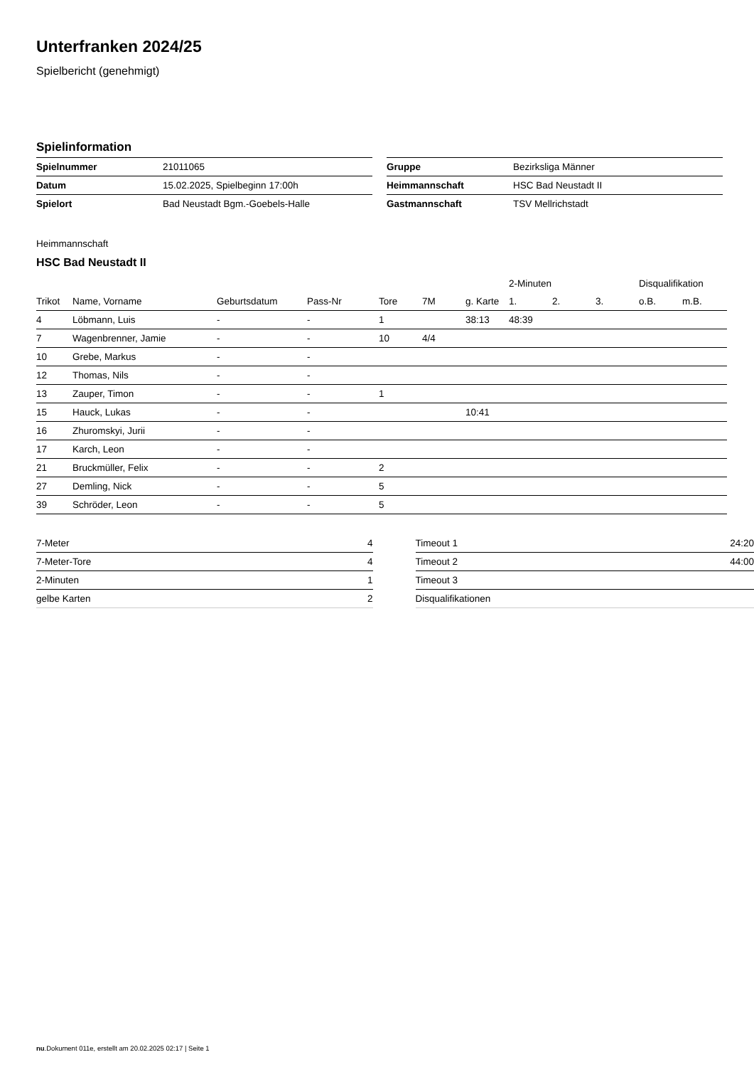Unterfranken 2024/25
Spielbericht (genehmigt)
Spielinformation
| Spielnummer | 21011065 |
| Datum | 15.02.2025, Spielbeginn 17:00h |
| Spielort | Bad Neustadt Bgm.-Goebels-Halle |
| Gruppe | Bezirksliga Männer |
| Heimmannschaft | HSC Bad Neustadt II |
| Gastmannschaft | TSV Mellrichstadt |
Heimmannschaft
HSC Bad Neustadt II
| | | | | | | | 2-Minuten | | | Disqualifikation | |
| --- | --- | --- | --- | --- | --- | --- | --- | --- | --- | --- | --- |
| Trikot | Name, Vorname | Geburtsdatum | Pass-Nr | Tore | 7M | g. Karte | 1. | 2. | 3. | o.B. | m.B. |
| 4 | Löbmann, Luis | - | - | 1 | | 38:13 | 48:39 | | | | |
| 7 | Wagenbrenner, Jamie | - | - | 10 | 4/4 | | | | | | |
| 10 | Grebe, Markus | - | - | | | | | | | | |
| 12 | Thomas, Nils | - | - | | | | | | | | |
| 13 | Zauper, Timon | - | - | 1 | | | | | | | |
| 15 | Hauck, Lukas | - | - | | | 10:41 | | | | | |
| 16 | Zhuromskyi, Jurii | - | - | | | | | | | | |
| 17 | Karch, Leon | - | - | | | | | | | | |
| 21 | Bruckmüller, Felix | - | - | 2 | | | | | | | |
| 27 | Demling, Nick | - | - | 5 | | | | | | | |
| 39 | Schröder, Leon | - | - | 5 | | | | | | | |
| 7-Meter | 4 |
| 7-Meter-Tore | 4 |
| 2-Minuten | 1 |
| gelbe Karten | 2 |
| Timeout 1 | 24:20 |
| Timeout 2 | 44:00 |
| Timeout 3 | |
| Disqualifikationen | |
nu.Dokument 011e, erstellt am 20.02.2025 02:17 | Seite 1